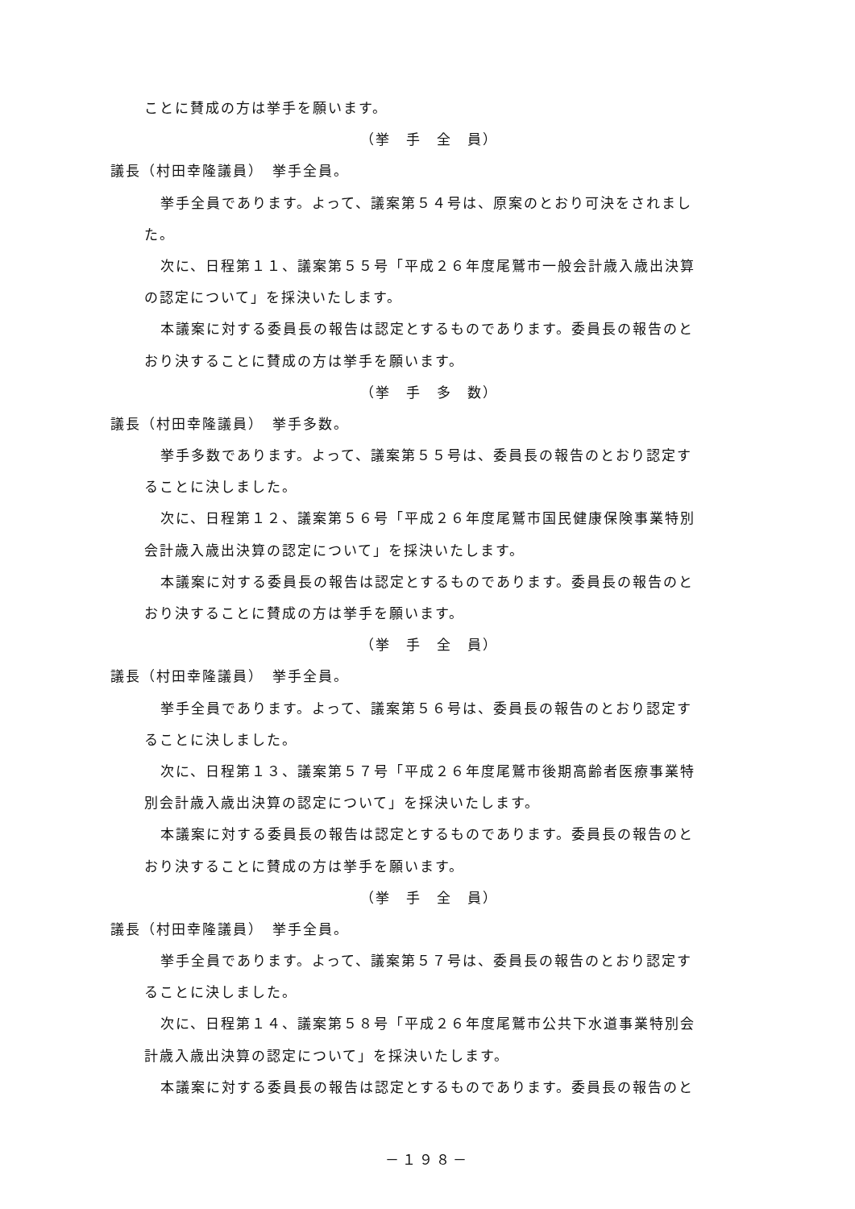ことに賛成の方は挙手を願います。
（挙　手　全　員）
議長（村田幸隆議員）　挙手全員。
挙手全員であります。よって、議案第５４号は、原案のとおり可決をされまし
た。
次に、日程第１１、議案第５５号「平成２６年度尾鷲市一般会計歳入歳出決算
の認定について」を採決いたします。
本議案に対する委員長の報告は認定とするものであります。委員長の報告のと
おり決することに賛成の方は挙手を願います。
（挙　手　多　数）
議長（村田幸隆議員）　挙手多数。
挙手多数であります。よって、議案第５５号は、委員長の報告のとおり認定す
ることに決しました。
次に、日程第１２、議案第５６号「平成２６年度尾鷲市国民健康保険事業特別
会計歳入歳出決算の認定について」を採決いたします。
本議案に対する委員長の報告は認定とするものであります。委員長の報告のと
おり決することに賛成の方は挙手を願います。
（挙　手　全　員）
議長（村田幸隆議員）　挙手全員。
挙手全員であります。よって、議案第５６号は、委員長の報告のとおり認定す
ることに決しました。
次に、日程第１３、議案第５７号「平成２６年度尾鷲市後期高齢者医療事業特
別会計歳入歳出決算の認定について」を採決いたします。
本議案に対する委員長の報告は認定とするものであります。委員長の報告のと
おり決することに賛成の方は挙手を願います。
（挙　手　全　員）
議長（村田幸隆議員）　挙手全員。
挙手全員であります。よって、議案第５７号は、委員長の報告のとおり認定す
ることに決しました。
次に、日程第１４、議案第５８号「平成２６年度尾鷲市公共下水道事業特別会
計歳入歳出決算の認定について」を採決いたします。
本議案に対する委員長の報告は認定とするものであります。委員長の報告のと
－１９８－